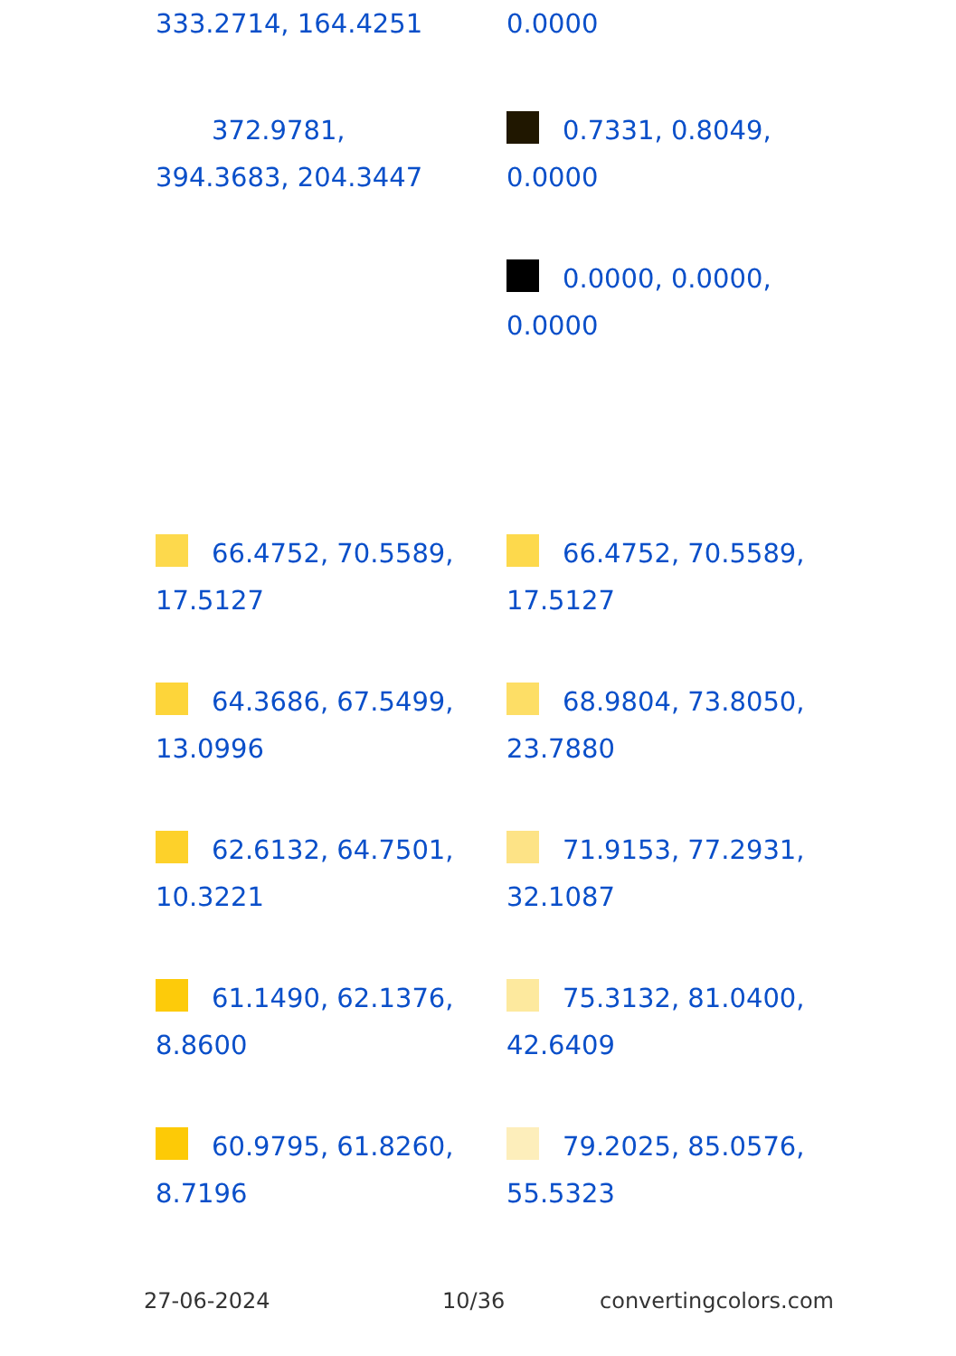333.2714, 164.4251 0.0000
372.9781, 394.3683, 204.3447
0.7331, 0.8049, 0.0000
0.0000, 0.0000, 0.0000
66.4752, 70.5589, 17.5127
66.4752, 70.5589, 17.5127
64.3686, 67.5499, 13.0996
68.9804, 73.8050, 23.7880
62.6132, 64.7501, 10.3221
71.9153, 77.2931, 32.1087
61.1490, 62.1376, 8.8600
75.3132, 81.0400, 42.6409
60.9795, 61.8260, 8.7196
79.2025, 85.0576, 55.5323
27-06-2024 10/36 convertingcolors.com